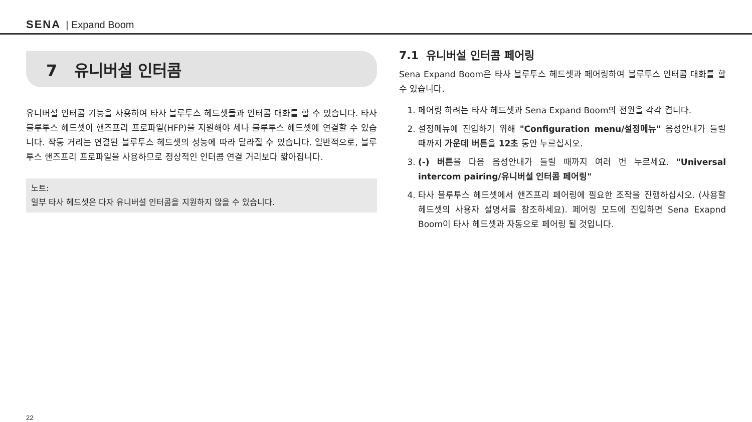SENA | Expand Boom
7 유니버설 인터콤
유니버설 인터콤 기능을 사용하여 타사 블루투스 헤드셋들과 인터콤 대화를 할 수 있습니다. 타사 블루투스 헤드셋이 핸즈프리 프로파일(HFP)을 지원해야 세나 블루투스 헤드셋에 연결할 수 있습니다. 작동 거리는 연결된 블루투스 헤드셋의 성능에 따라 달라질 수 있습니다. 일반적으로, 블루투스 핸즈프리 프로파일을 사용하므로 정상적인 인터콤 연결 거리보다 짧아집니다.
노트:
일부 타사 헤드셋은 다자 유니버설 인터콤을 지원하지 않을 수 있습니다.
7.1 유니버설 인터콤 페어링
Sena Expand Boom은 타사 블루투스 헤드셋과 페어링하여 블루투스 인터콤 대화를 할 수 있습니다.
1. 페어링 하려는 타사 헤드셋과 Sena Expand Boom의 전원을 각각 켭니다.
2. 설정메뉴에 진입하기 위해 "Configuration menu/설정메뉴" 음성안내가 들릴 때까지 가운데 버튼을 12초 동안 누르십시오.
3. (-) 버튼을 다음 음성안내가 들릴 때까지 여러 번 누르세요. "Universal intercom pairing/유니버설 인터콤 페어링"
4. 타사 블루투스 헤드셋에서 핸즈프리 페어링에 필요한 조작을 진행하십시오. (사용할 헤드셋의 사용자 설명서를 참조하세요). 페어링 모드에 진입하면 Sena Exapnd Boom이 타사 헤드셋과 자동으로 페어링 될 것입니다.
22